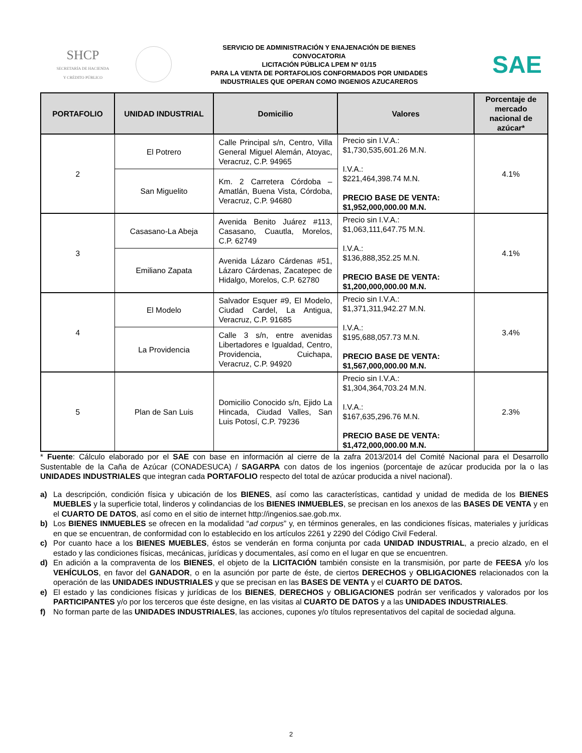SHCP
SECRETARÍA DE HACIENDA
Y CRÉDITO PÚBLICO
SERVICIO DE ADMINISTRACIÓN Y ENAJENACIÓN DE BIENES
CONVOCATORIA
LICITACIÓN PÚBLICA LPEM Nº 01/15
PARA LA VENTA DE PORTAFOLIOS CONFORMADOS POR UNIDADES
INDUSTRIALES QUE OPERAN COMO INGENIOS AZUCAREROS
SAE
| PORTAFOLIO | UNIDAD INDUSTRIAL | Domicilio | Valores | Porcentaje de mercado nacional de azúcar* |
| --- | --- | --- | --- | --- |
| 2 | El Potrero | Calle Principal s/n, Centro, Villa General Miguel Alemán, Atoyac, Veracruz, C.P. 94965 | Precio sin I.V.A.: $1,730,535,601.26 M.N. I.V.A.: $221,464,398.74 M.N. PRECIO BASE DE VENTA: $1,952,000,000.00 M.N. | 4.1% |
| | San Miguelito | Km. 2 Carretera Córdoba – Amatlán, Buena Vista, Córdoba, Veracruz, C.P. 94680 | | |
| 3 | Casasano-La Abeja | Avenida Benito Juárez #113, Casasano, Cuautla, Morelos, C.P. 62749 | Precio sin I.V.A.: $1,063,111,647.75 M.N. I.V.A.: $136,888,352.25 M.N. PRECIO BASE DE VENTA: $1,200,000,000.00 M.N. | 4.1% |
| | Emiliano Zapata | Avenida Lázaro Cárdenas #51, Lázaro Cárdenas, Zacatepec de Hidalgo, Morelos, C.P. 62780 | | |
| 4 | El Modelo | Salvador Esquer #9, El Modelo, Ciudad Cardel, La Antigua, Veracruz, C.P. 91685 | Precio sin I.V.A.: $1,371,311,942.27 M.N. I.V.A.: $195,688,057.73 M.N. PRECIO BASE DE VENTA: $1,567,000,000.00 M.N. | 3.4% |
| | La Providencia | Calle 3 s/n, entre avenidas Libertadores e Igualdad, Centro, Providencia, Cuichapa, Veracruz, C.P. 94920 | | |
| 5 | Plan de San Luis | Domicilio Conocido s/n, Ejido La Hincada, Ciudad Valles, San Luis Potosí, C.P. 79236 | Precio sin I.V.A.: $1,304,364,703.24 M.N. I.V.A.: $167,635,296.76 M.N. PRECIO BASE DE VENTA: $1,472,000,000.00 M.N. | 2.3% |
* Fuente: Cálculo elaborado por el SAE con base en información al cierre de la zafra 2013/2014 del Comité Nacional para el Desarrollo Sustentable de la Caña de Azúcar (CONADESUCA) / SAGARPA con datos de los ingenios (porcentaje de azúcar producida por la o las UNIDADES INDUSTRIALES que integran cada PORTAFOLIO respecto del total de azúcar producida a nivel nacional).
a) La descripción, condición física y ubicación de los BIENES, así como las características, cantidad y unidad de medida de los BIENES MUEBLES y la superficie total, linderos y colindancias de los BIENES INMUEBLES, se precisan en los anexos de las BASES DE VENTA y en el CUARTO DE DATOS, así como en el sitio de internet http://ingenios.sae.gob.mx.
b) Los BIENES INMUEBLES se ofrecen en la modalidad “ad corpus” y, en términos generales, en las condiciones físicas, materiales y jurídicas en que se encuentran, de conformidad con lo establecido en los artículos 2261 y 2290 del Código Civil Federal.
c) Por cuanto hace a los BIENES MUEBLES, éstos se venderán en forma conjunta por cada UNIDAD INDUSTRIAL, a precio alzado, en el estado y las condiciones físicas, mecánicas, jurídicas y documentales, así como en el lugar en que se encuentren.
d) En adición a la compraventa de los BIENES, el objeto de la LICITACIÓN también consiste en la transmisión, por parte de FEESA y/o los VEHÍCULOS, en favor del GANADOR, o en la asunción por parte de éste, de ciertos DERECHOS y OBLIGACIONES relacionados con la operación de las UNIDADES INDUSTRIALES y que se precisan en las BASES DE VENTA y el CUARTO DE DATOS.
e) El estado y las condiciones físicas y jurídicas de los BIENES, DERECHOS y OBLIGACIONES podrán ser verificados y valorados por los PARTICIPANTES y/o por los terceros que éste designe, en las visitas al CUARTO DE DATOS y a las UNIDADES INDUSTRIALES.
f) No forman parte de las UNIDADES INDUSTRIALES, las acciones, cupones y/o títulos representativos del capital de sociedad alguna.
2